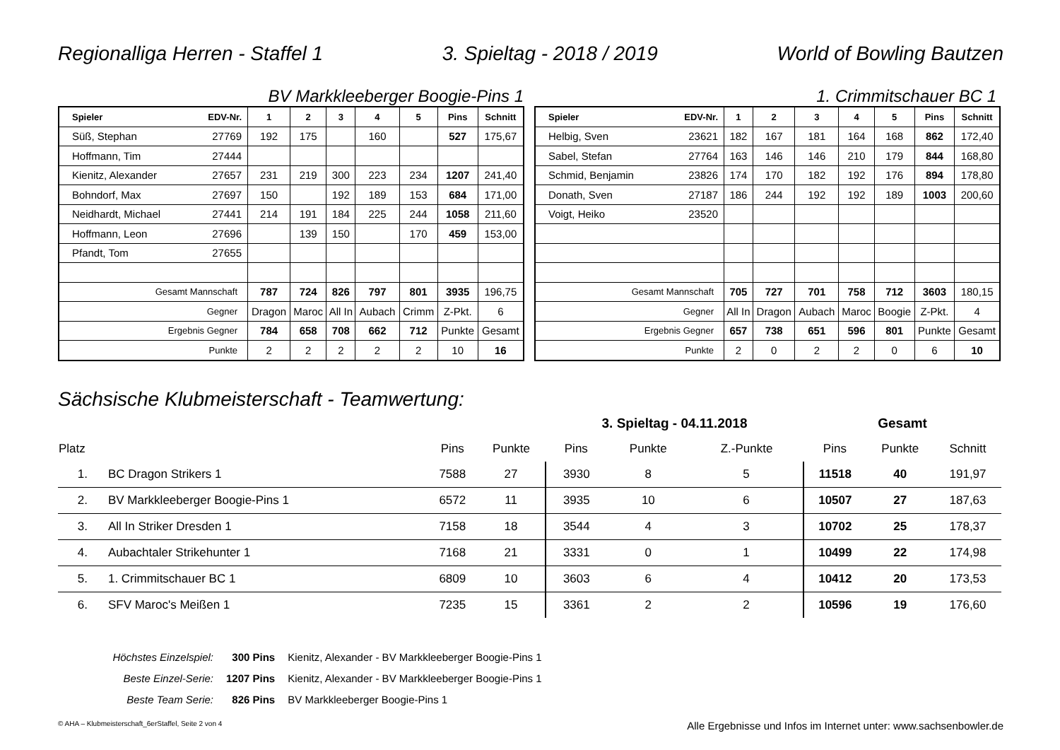Regionalliga Herren - Staffel 1 3. Spieltag - 2018 / 2019 World of Bowling Bautzen
BV Markkleeberger Boogie-Pins 1
1. Crimmitschauer BC 1
| Spieler | EDV-Nr. | 1 | 2 | 3 | 4 | 5 | Pins | Schnitt |
| Süß, Stephan | 27769 | 192 | 175 | | 160 | | 527 | 175,67 |
| Hoffmann, Tim | 27444 | | | | | | | |
| Kienitz, Alexander | 27657 | 231 | 219 | 300 | 223 | 234 | 1207 | 241,40 |
| Bohndorf, Max | 27697 | 150 | | 192 | 189 | 153 | 684 | 171,00 |
| Neidhardt, Michael | 27441 | 214 | 191 | 184 | 225 | 244 | 1058 | 211,60 |
| Hoffmann, Leon | 27696 | | 139 | 150 | | 170 | 459 | 153,00 |
| Pfandt, Tom | 27655 | | | | | | | |
| Gesamt Mannschaft | | 787 | 724 | 826 | 797 | 801 | 3935 | 196,75 |
| Gegner | | Dragon | Maroc | All In | Aubach | Crimm | Z-Pkt. | 6 |
| Ergebnis Gegner | | 784 | 658 | 708 | 662 | 712 | Punkte | Gesamt |
| Punkte | | 2 | 2 | 2 | 2 | 2 | 10 | 16 |
| Spieler | EDV-Nr. | 1 | 2 | 3 | 4 | 5 | Pins | Schnitt |
| Helbig, Sven | 23621 | 182 | 167 | 181 | 164 | 168 | 862 | 172,40 |
| Sabel, Stefan | 27764 | 163 | 146 | 146 | 210 | 179 | 844 | 168,80 |
| Schmid, Benjamin | 23826 | 174 | 170 | 182 | 192 | 176 | 894 | 178,80 |
| Donath, Sven | 27187 | 186 | 244 | 192 | 192 | 189 | 1003 | 200,60 |
| Voigt, Heiko | 23520 | | | | | | | |
| Gesamt Mannschaft | | 705 | 727 | 701 | 758 | 712 | 3603 | 180,15 |
| Gegner | | All In | Dragon | Aubach | Maroc | Boogie | Z-Pkt. | 4 |
| Ergebnis Gegner | | 657 | 738 | 651 | 596 | 801 | Punkte | Gesamt |
| Punkte | | 2 | 0 | 2 | 2 | 0 | 6 | 10 |
Sächsische Klubmeisterschaft - Teamwertung:
| | | | | 3. Spieltag - 04.11.2018 | | | Gesamt | | |
| --- | --- | --- | --- | --- | --- | --- | --- | --- | --- |
| Platz | | Pins | Punkte | Pins | Punkte | Z.-Punkte | Pins | Punkte | Schnitt |
| 1. | BC Dragon Strikers 1 | 7588 | 27 | 3930 | 8 | 5 | 11518 | 40 | 191,97 |
| 2. | BV Markkleeberger Boogie-Pins 1 | 6572 | 11 | 3935 | 10 | 6 | 10507 | 27 | 187,63 |
| 3. | All In Striker Dresden 1 | 7158 | 18 | 3544 | 4 | 3 | 10702 | 25 | 178,37 |
| 4. | Aubachtaler Strikehunter 1 | 7168 | 21 | 3331 | 0 | 1 | 10499 | 22 | 174,98 |
| 5. | 1. Crimmitschauer BC 1 | 6809 | 10 | 3603 | 6 | 4 | 10412 | 20 | 173,53 |
| 6. | SFV Maroc's Meißen 1 | 7235 | 15 | 3361 | 2 | 2 | 10596 | 19 | 176,60 |
| Höchstes Einzelspiel: | 300 Pins | Kienitz, Alexander - BV Markkleeberger Boogie-Pins 1 |
| Beste Einzel-Serie: | 1207 Pins | Kienitz, Alexander - BV Markkleeberger Boogie-Pins 1 |
| Beste Team Serie: | 826 Pins | BV Markkleeberger Boogie-Pins 1 |
© AHA – Klubmeisterschaft_6erStaffel, Seite 2 von 4 Alle Ergebnisse und Infos im Internet unter: www.sachsenbowler.de